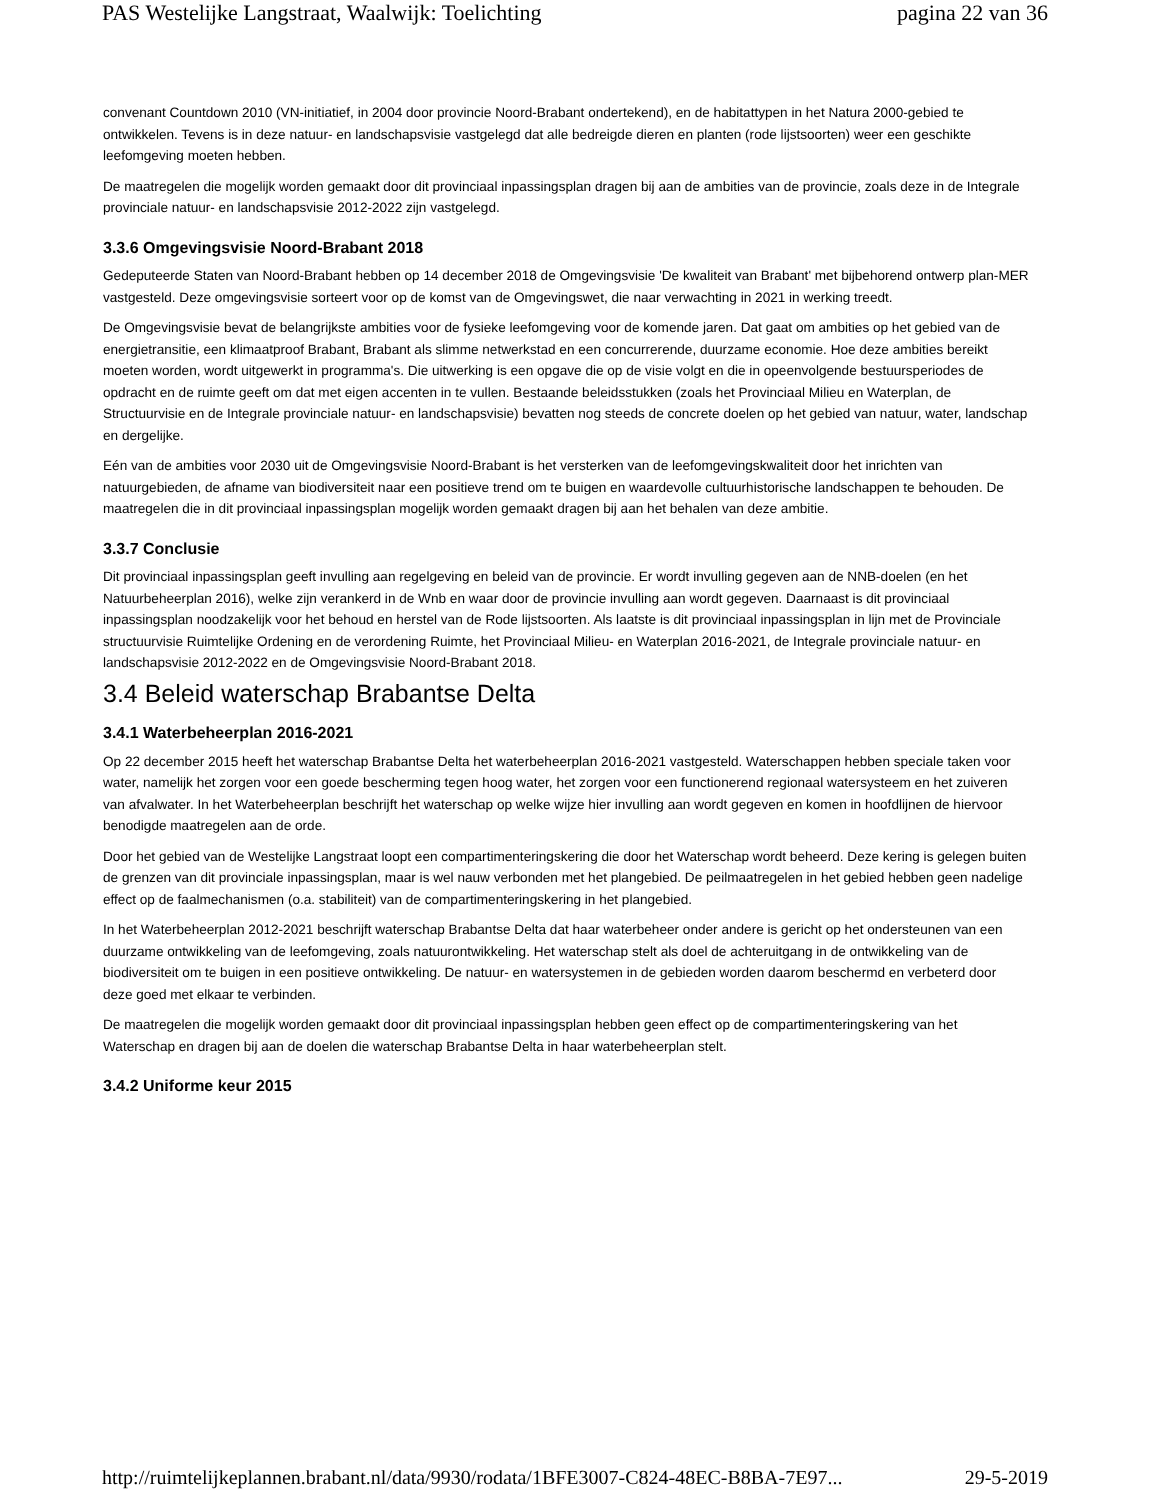PAS Westelijke Langstraat, Waalwijk: Toelichting pagina 22 van 36
convenant Countdown 2010 (VN-initiatief, in 2004 door provincie Noord-Brabant ondertekend), en de habitattypen in het Natura 2000-gebied te ontwikkelen. Tevens is in deze natuur- en landschapsvisie vastgelegd dat alle bedreigde dieren en planten (rode lijstsoorten) weer een geschikte leefomgeving moeten hebben.
De maatregelen die mogelijk worden gemaakt door dit provinciaal inpassingsplan dragen bij aan de ambities van de provincie, zoals deze in de Integrale provinciale natuur- en landschapsvisie 2012-2022 zijn vastgelegd.
3.3.6 Omgevingsvisie Noord-Brabant 2018
Gedeputeerde Staten van Noord-Brabant hebben op 14 december 2018 de Omgevingsvisie 'De kwaliteit van Brabant' met bijbehorend ontwerp plan-MER vastgesteld. Deze omgevingsvisie sorteert voor op de komst van de Omgevingswet, die naar verwachting in 2021 in werking treedt.
De Omgevingsvisie bevat de belangrijkste ambities voor de fysieke leefomgeving voor de komende jaren. Dat gaat om ambities op het gebied van de energietransitie, een klimaatproof Brabant, Brabant als slimme netwerkstad en een concurrerende, duurzame economie. Hoe deze ambities bereikt moeten worden, wordt uitgewerkt in programma's. Die uitwerking is een opgave die op de visie volgt en die in opeenvolgende bestuursperiodes de opdracht en de ruimte geeft om dat met eigen accenten in te vullen. Bestaande beleidsstukken (zoals het Provinciaal Milieu en Waterplan, de Structuurvisie en de Integrale provinciale natuur- en landschapsvisie) bevatten nog steeds de concrete doelen op het gebied van natuur, water, landschap en dergelijke.
Eén van de ambities voor 2030 uit de Omgevingsvisie Noord-Brabant is het versterken van de leefomgevingskwaliteit door het inrichten van natuurgebieden, de afname van biodiversiteit naar een positieve trend om te buigen en waardevolle cultuurhistorische landschappen te behouden. De maatregelen die in dit provinciaal inpassingsplan mogelijk worden gemaakt dragen bij aan het behalen van deze ambitie.
3.3.7 Conclusie
Dit provinciaal inpassingsplan geeft invulling aan regelgeving en beleid van de provincie. Er wordt invulling gegeven aan de NNB-doelen (en het Natuurbeheerplan 2016), welke zijn verankerd in de Wnb en waar door de provincie invulling aan wordt gegeven. Daarnaast is dit provinciaal inpassingsplan noodzakelijk voor het behoud en herstel van de Rode lijstsoorten. Als laatste is dit provinciaal inpassingsplan in lijn met de Provinciale structuurvisie Ruimtelijke Ordening en de verordening Ruimte, het Provinciaal Milieu- en Waterplan 2016-2021, de Integrale provinciale natuur- en landschapsvisie 2012-2022 en de Omgevingsvisie Noord-Brabant 2018.
3.4 Beleid waterschap Brabantse Delta
3.4.1 Waterbeheerplan 2016-2021
Op 22 december 2015 heeft het waterschap Brabantse Delta het waterbeheerplan 2016-2021 vastgesteld. Waterschappen hebben speciale taken voor water, namelijk het zorgen voor een goede bescherming tegen hoog water, het zorgen voor een functionerend regionaal watersysteem en het zuiveren van afvalwater. In het Waterbeheerplan beschrijft het waterschap op welke wijze hier invulling aan wordt gegeven en komen in hoofdlijnen de hiervoor benodigde maatregelen aan de orde.
Door het gebied van de Westelijke Langstraat loopt een compartimenteringskering die door het Waterschap wordt beheerd. Deze kering is gelegen buiten de grenzen van dit provinciale inpassingsplan, maar is wel nauw verbonden met het plangebied. De peilmaatregelen in het gebied hebben geen nadelige effect op de faalmechanismen (o.a. stabiliteit) van de compartimenteringskering in het plangebied.
In het Waterbeheerplan 2012-2021 beschrijft waterschap Brabantse Delta dat haar waterbeheer onder andere is gericht op het ondersteunen van een duurzame ontwikkeling van de leefomgeving, zoals natuurontwikkeling. Het waterschap stelt als doel de achteruitgang in de ontwikkeling van de biodiversiteit om te buigen in een positieve ontwikkeling. De natuur- en watersystemen in de gebieden worden daarom beschermd en verbeterd door deze goed met elkaar te verbinden.
De maatregelen die mogelijk worden gemaakt door dit provinciaal inpassingsplan hebben geen effect op de compartimenteringskering van het Waterschap en dragen bij aan de doelen die waterschap Brabantse Delta in haar waterbeheerplan stelt.
3.4.2 Uniforme keur 2015
http://ruimtelijkeplannen.brabant.nl/data/9930/rodata/1BFE3007-C824-48EC-B8BA-7E97... 29-5-2019